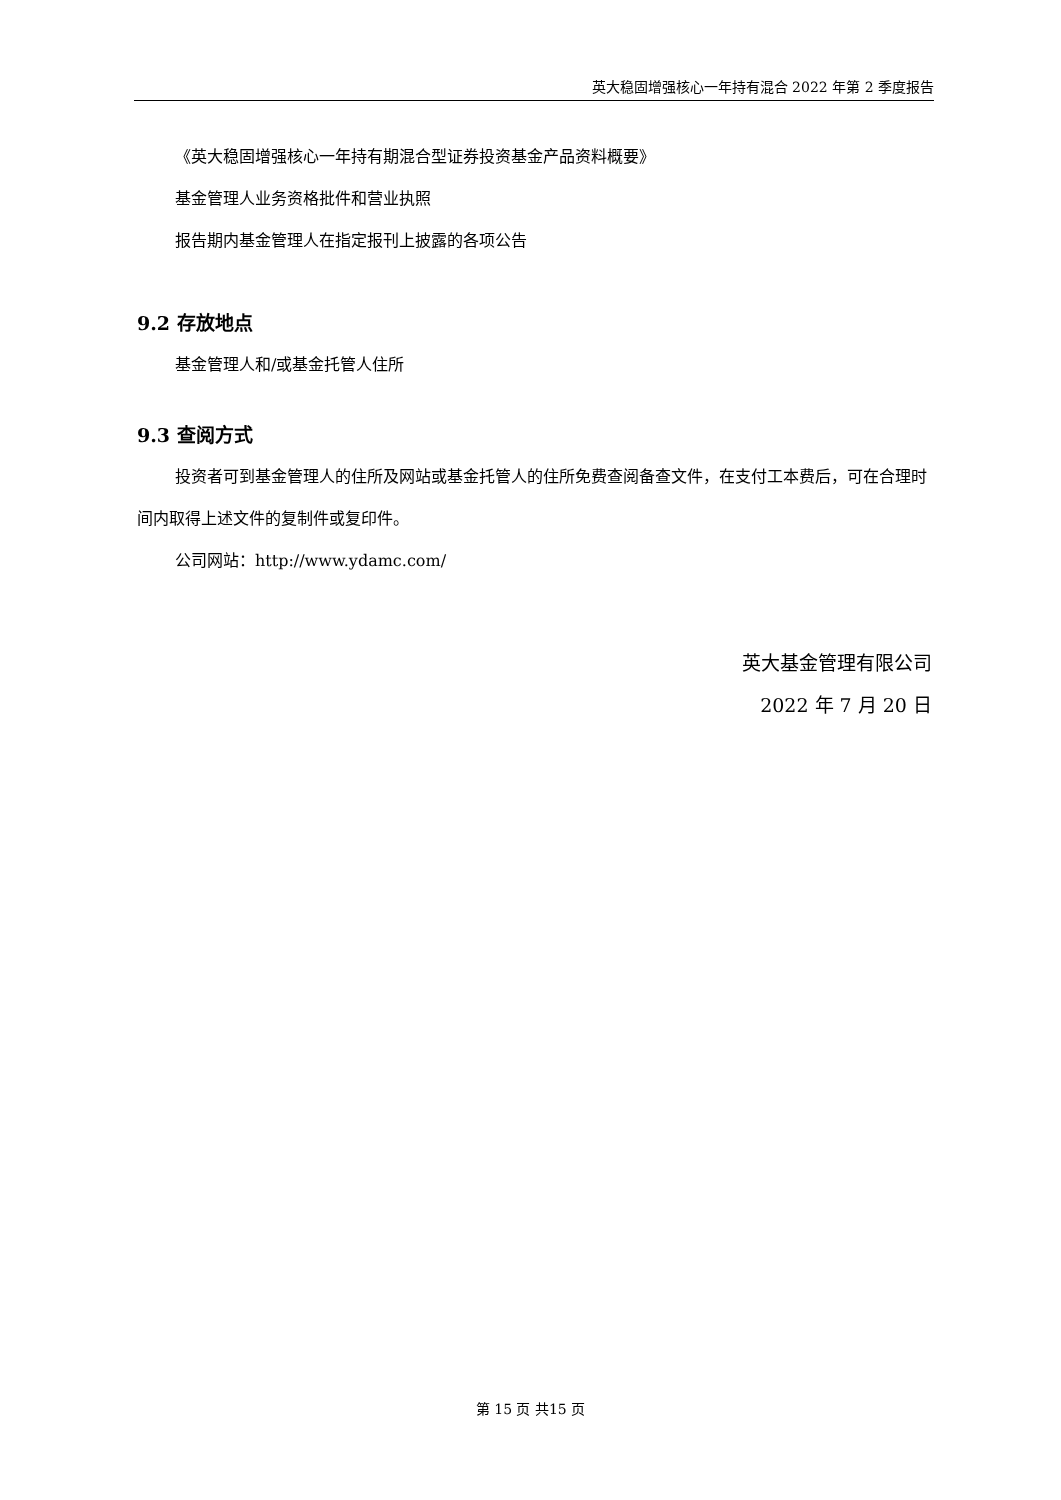英大稳固增强核心一年持有混合 2022 年第 2 季度报告
《英大稳固增强核心一年持有期混合型证券投资基金产品资料概要》
基金管理人业务资格批件和营业执照
报告期内基金管理人在指定报刊上披露的各项公告
9.2 存放地点
基金管理人和/或基金托管人住所
9.3 查阅方式
投资者可到基金管理人的住所及网站或基金托管人的住所免费查阅备查文件，在支付工本费后，可在合理时间内取得上述文件的复制件或复印件。
公司网站：http://www.ydamc.com/
英大基金管理有限公司
2022 年 7 月 20 日
第 15 页 共15 页